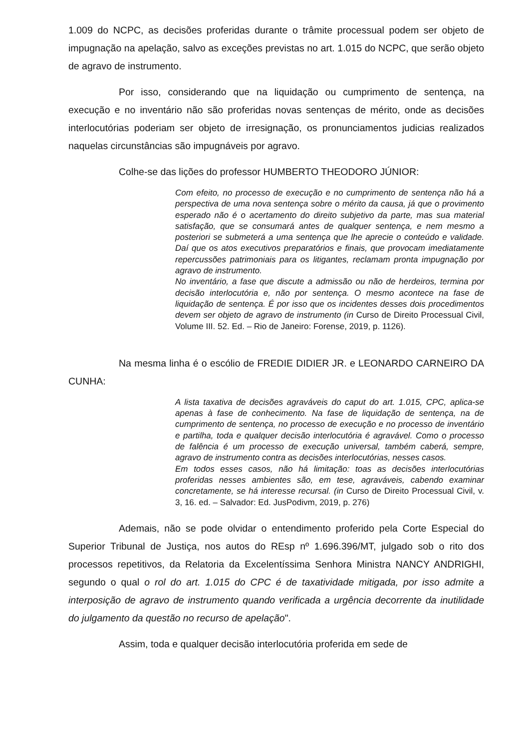1.009 do NCPC, as decisões proferidas durante o trâmite processual podem ser objeto de impugnação na apelação, salvo as exceções previstas no art. 1.015 do NCPC, que serão objeto de agravo de instrumento.
Por isso, considerando que na liquidação ou cumprimento de sentença, na execução e no inventário não são proferidas novas sentenças de mérito, onde as decisões interlocutórias poderiam ser objeto de irresignação, os pronunciamentos judicias realizados naquelas circunstâncias são impugnáveis por agravo.
Colhe-se das lições do professor HUMBERTO THEODORO JÚNIOR:
Com efeito, no processo de execução e no cumprimento de sentença não há a perspectiva de uma nova sentença sobre o mérito da causa, já que o provimento esperado não é o acertamento do direito subjetivo da parte, mas sua material satisfação, que se consumará antes de qualquer sentença, e nem mesmo a posteriori se submeterá a uma sentença que lhe aprecie o conteúdo e validade. Daí que os atos executivos preparatórios e finais, que provocam imediatamente repercussões patrimoniais para os litigantes, reclamam pronta impugnação por agravo de instrumento.
No inventário, a fase que discute a admissão ou não de herdeiros, termina por decisão interlocutória e, não por sentença. O mesmo acontece na fase de liquidação de sentença. É por isso que os incidentes desses dois procedimentos devem ser objeto de agravo de instrumento (in Curso de Direito Processual Civil, Volume III. 52. Ed. – Rio de Janeiro: Forense, 2019, p. 1126).
Na mesma linha é o escólio de FREDIE DIDIER JR. e LEONARDO CARNEIRO DA CUNHA:
A lista taxativa de decisões agraváveis do caput do art. 1.015, CPC, aplica-se apenas à fase de conhecimento. Na fase de liquidação de sentença, na de cumprimento de sentença, no processo de execução e no processo de inventário e partilha, toda e qualquer decisão interlocutória é agravável. Como o processo de falência é um processo de execução universal, também caberá, sempre, agravo de instrumento contra as decisões interlocutórias, nesses casos.
Em todos esses casos, não há limitação: toas as decisões interlocutórias proferidas nesses ambientes são, em tese, agraváveis, cabendo examinar concretamente, se há interesse recursal. (in Curso de Direito Processual Civil, v. 3, 16. ed. – Salvador: Ed. JusPodivm, 2019, p. 276)
Ademais, não se pode olvidar o entendimento proferido pela Corte Especial do Superior Tribunal de Justiça, nos autos do REsp nº 1.696.396/MT, julgado sob o rito dos processos repetitivos, da Relatoria da Excelentíssima Senhora Ministra NANCY ANDRIGHI, segundo o qual o rol do art. 1.015 do CPC é de taxatividade mitigada, por isso admite a interposição de agravo de instrumento quando verificada a urgência decorrente da inutilidade do julgamento da questão no recurso de apelação".
Assim, toda e qualquer decisão interlocutória proferida em sede de